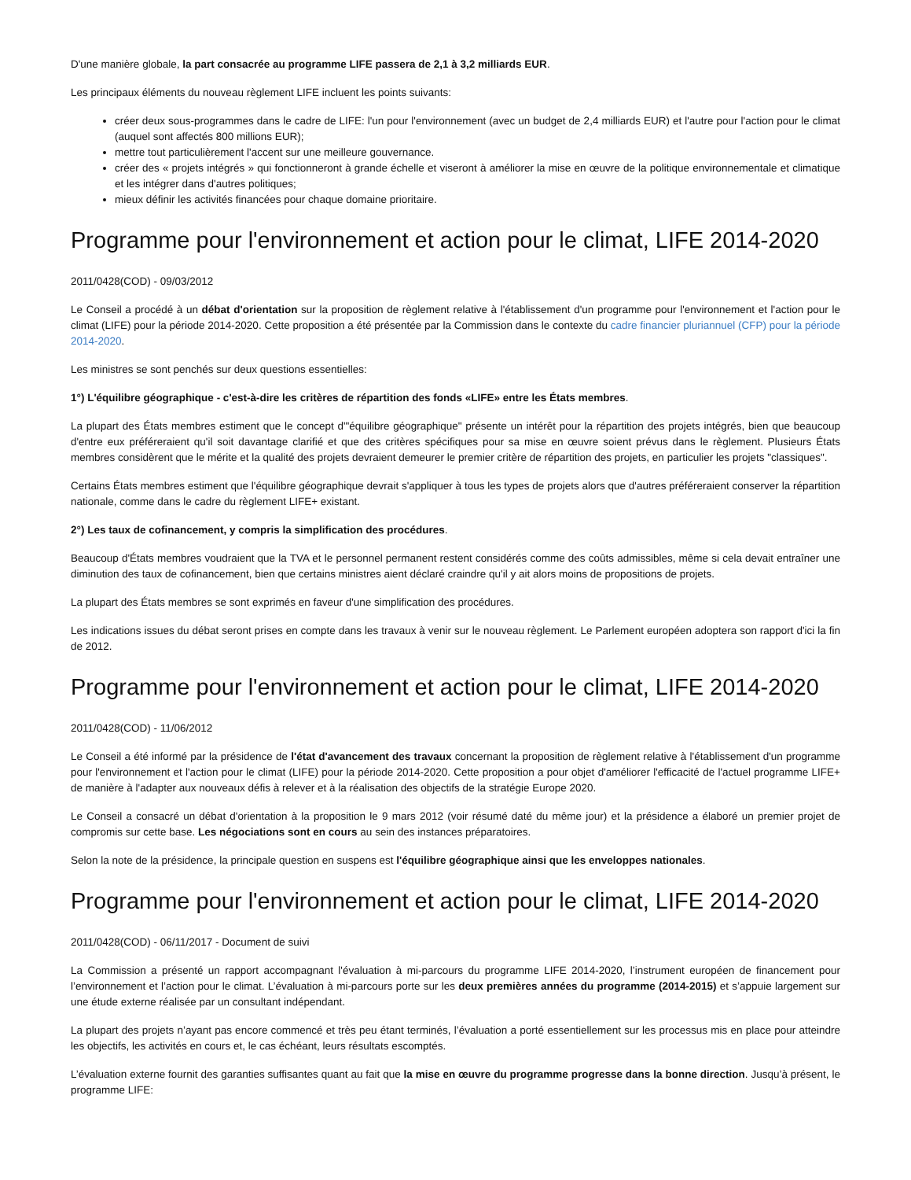D'une manière globale, la part consacrée au programme LIFE passera de 2,1 à 3,2 milliards EUR.
Les principaux éléments du nouveau règlement LIFE incluent les points suivants:
créer deux sous-programmes dans le cadre de LIFE: l'un pour l'environnement (avec un budget de 2,4 milliards EUR) et l'autre pour l'action pour le climat (auquel sont affectés 800 millions EUR);
mettre tout particulièrement l'accent sur une meilleure gouvernance.
créer des « projets intégrés » qui fonctionneront à grande échelle et viseront à améliorer la mise en œuvre de la politique environnementale et climatique et les intégrer dans d'autres politiques;
mieux définir les activités financées pour chaque domaine prioritaire.
Programme pour l'environnement et action pour le climat, LIFE 2014-2020
2011/0428(COD) - 09/03/2012
Le Conseil a procédé à un débat d'orientation sur la proposition de règlement relative à l'établissement d'un programme pour l'environnement et l'action pour le climat (LIFE) pour la période 2014-2020. Cette proposition a été présentée par la Commission dans le contexte du cadre financier pluriannuel (CFP) pour la période 2014-2020.
Les ministres se sont penchés sur deux questions essentielles:
1°) L'équilibre géographique - c'est-à-dire les critères de répartition des fonds «LIFE» entre les États membres.
La plupart des États membres estiment que le concept d'"équilibre géographique" présente un intérêt pour la répartition des projets intégrés, bien que beaucoup d'entre eux préféreraient qu'il soit davantage clarifié et que des critères spécifiques pour sa mise en œuvre soient prévus dans le règlement. Plusieurs États membres considèrent que le mérite et la qualité des projets devraient demeurer le premier critère de répartition des projets, en particulier les projets "classiques".
Certains États membres estiment que l'équilibre géographique devrait s'appliquer à tous les types de projets alors que d'autres préféreraient conserver la répartition nationale, comme dans le cadre du règlement LIFE+ existant.
2°) Les taux de cofinancement, y compris la simplification des procédures.
Beaucoup d'États membres voudraient que la TVA et le personnel permanent restent considérés comme des coûts admissibles, même si cela devait entraîner une diminution des taux de cofinancement, bien que certains ministres aient déclaré craindre qu'il y ait alors moins de propositions de projets.
La plupart des États membres se sont exprimés en faveur d'une simplification des procédures.
Les indications issues du débat seront prises en compte dans les travaux à venir sur le nouveau règlement. Le Parlement européen adoptera son rapport d'ici la fin de 2012.
Programme pour l'environnement et action pour le climat, LIFE 2014-2020
2011/0428(COD) - 11/06/2012
Le Conseil a été informé par la présidence de l'état d'avancement des travaux concernant la proposition de règlement relative à l'établissement d'un programme pour l'environnement et l'action pour le climat (LIFE) pour la période 2014-2020. Cette proposition a pour objet d'améliorer l'efficacité de l'actuel programme LIFE+ de manière à l'adapter aux nouveaux défis à relever et à la réalisation des objectifs de la stratégie Europe 2020.
Le Conseil a consacré un débat d'orientation à la proposition le 9 mars 2012 (voir résumé daté du même jour) et la présidence a élaboré un premier projet de compromis sur cette base. Les négociations sont en cours au sein des instances préparatoires.
Selon la note de la présidence, la principale question en suspens est l'équilibre géographique ainsi que les enveloppes nationales.
Programme pour l'environnement et action pour le climat, LIFE 2014-2020
2011/0428(COD) - 06/11/2017 - Document de suivi
La Commission a présenté un rapport accompagnant l'évaluation à mi-parcours du programme LIFE 2014-2020, l’instrument européen de financement pour l’environnement et l’action pour le climat. L’évaluation à mi-parcours porte sur les deux premières années du programme (2014-2015) et s’appuie largement sur une étude externe réalisée par un consultant indépendant.
La plupart des projets n’ayant pas encore commencé et très peu étant terminés, l’évaluation a porté essentiellement sur les processus mis en place pour atteindre les objectifs, les activités en cours et, le cas échéant, leurs résultats escomptés.
L’évaluation externe fournit des garanties suffisantes quant au fait que la mise en œuvre du programme progresse dans la bonne direction. Jusqu’à présent, le programme LIFE: